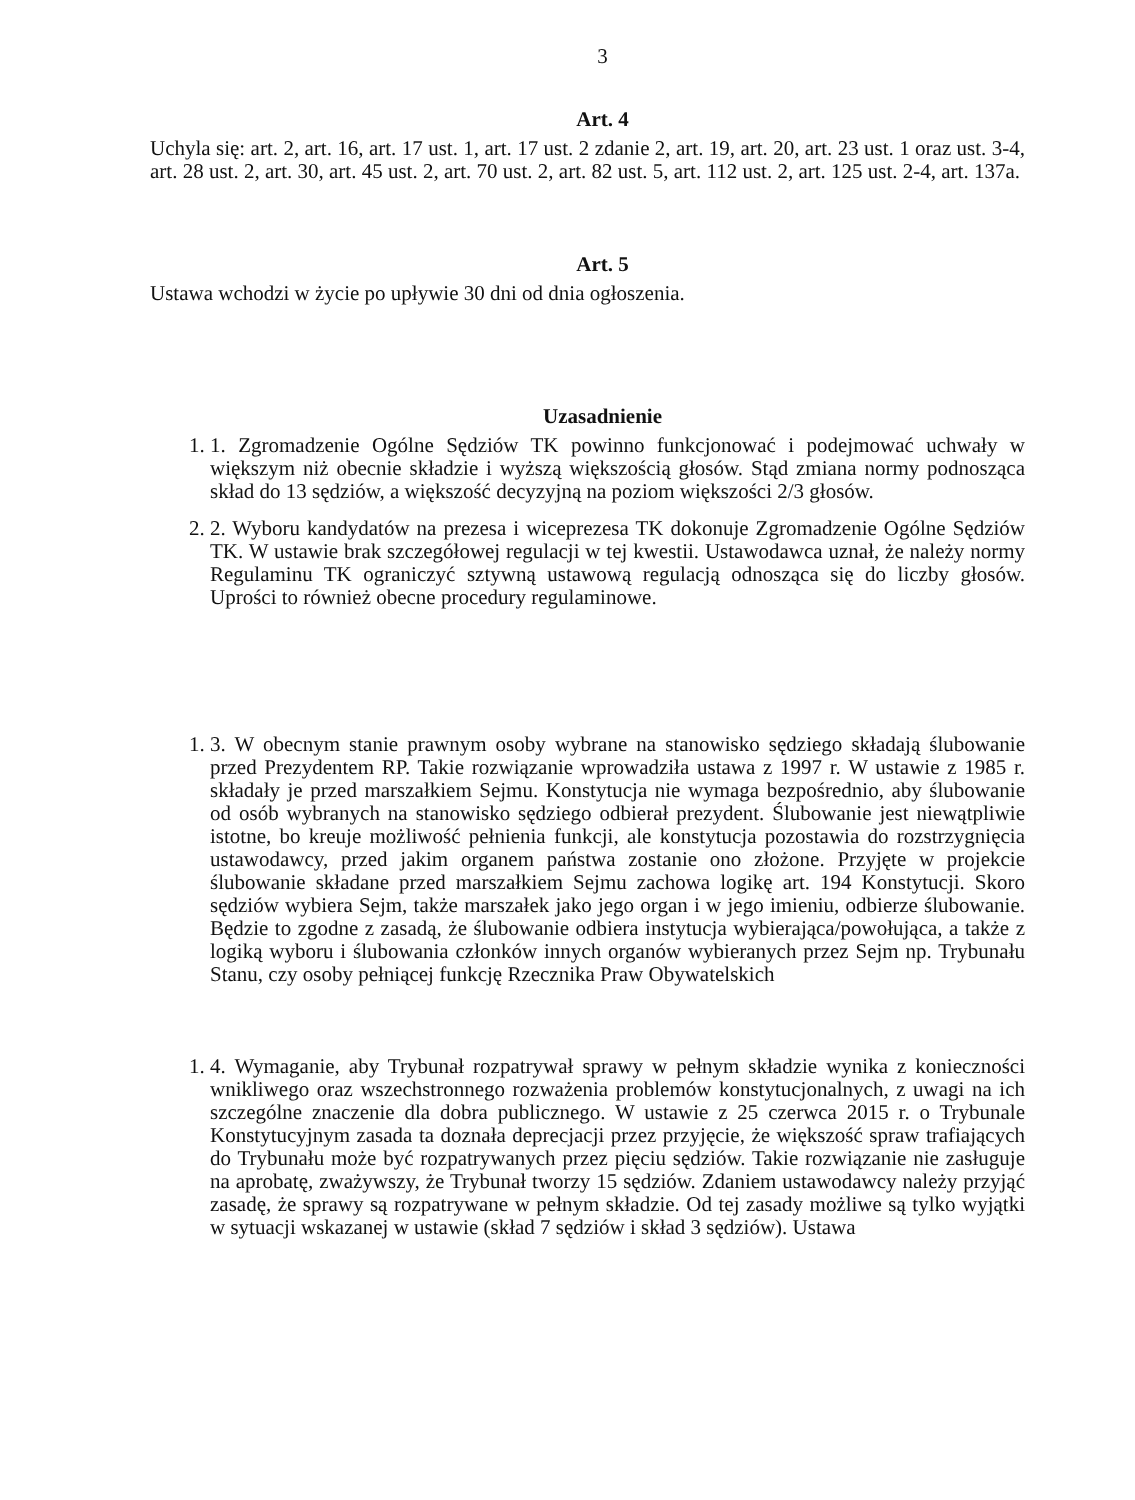3
Art. 4
Uchyla się: art. 2, art. 16, art. 17 ust. 1, art. 17 ust. 2 zdanie 2, art. 19, art. 20, art. 23 ust. 1 oraz ust. 3-4, art. 28 ust. 2, art. 30, art. 45 ust. 2, art. 70 ust. 2, art. 82 ust. 5, art. 112 ust. 2, art. 125 ust. 2-4, art. 137a.
Art. 5
Ustawa wchodzi w życie po upływie 30 dni od dnia ogłoszenia.
Uzasadnienie
1. 1. Zgromadzenie Ogólne Sędziów TK powinno funkcjonować i podejmować uchwały w większym niż obecnie składzie i wyższą większością głosów. Stąd zmiana normy podnosząca skład do 13 sędziów, a większość decyzyjną na poziom większości 2/3 głosów.
2. 2. Wyboru kandydatów na prezesa i wiceprezesa TK dokonuje Zgromadzenie Ogólne Sędziów TK. W ustawie brak szczegółowej regulacji w tej kwestii. Ustawodawca uznał, że należy normy Regulaminu TK ograniczyć sztywną ustawową regulacją odnosząca się do liczby głosów. Uprości to również obecne procedury regulaminowe.
1. 3. W obecnym stanie prawnym osoby wybrane na stanowisko sędziego składają ślubowanie przed Prezydentem RP. Takie rozwiązanie wprowadziła ustawa z 1997 r. W ustawie z 1985 r. składały je przed marszałkiem Sejmu. Konstytucja nie wymaga bezpośrednio, aby ślubowanie od osób wybranych na stanowisko sędziego odbierał prezydent. Ślubowanie jest niewątpliwie istotne, bo kreuje możliwość pełnienia funkcji, ale konstytucja pozostawia do rozstrzygnięcia ustawodawcy, przed jakim organem państwa zostanie ono złożone. Przyjęte w projekcie ślubowanie składane przed marszałkiem Sejmu zachowa logikę art. 194 Konstytucji. Skoro sędziów wybiera Sejm, także marszałek jako jego organ i w jego imieniu, odbierze ślubowanie. Będzie to zgodne z zasadą, że ślubowanie odbiera instytucja wybierająca/powołująca, a także z logiką wyboru i ślubowania członków innych organów wybieranych przez Sejm np. Trybunału Stanu, czy osoby pełniącej funkcję Rzecznika Praw Obywatelskich
1. 4. Wymaganie, aby Trybunał rozpatrywał sprawy w pełnym składzie wynika z konieczności wnikliwego oraz wszechstronnego rozważenia problemów konstytucjonalnych, z uwagi na ich szczególne znaczenie dla dobra publicznego. W ustawie z 25 czerwca 2015 r. o Trybunale Konstytucyjnym zasada ta doznała deprecjacji przez przyjęcie, że większość spraw trafiających do Trybunału może być rozpatrywanych przez pięciu sędziów. Takie rozwiązanie nie zasługuje na aprobatę, zważywszy, że Trybunał tworzy 15 sędziów. Zdaniem ustawodawcy należy przyjąć zasadę, że sprawy są rozpatrywane w pełnym składzie. Od tej zasady możliwe są tylko wyjątki w sytuacji wskazanej w ustawie (skład 7 sędziów i skład 3 sędziów). Ustawa